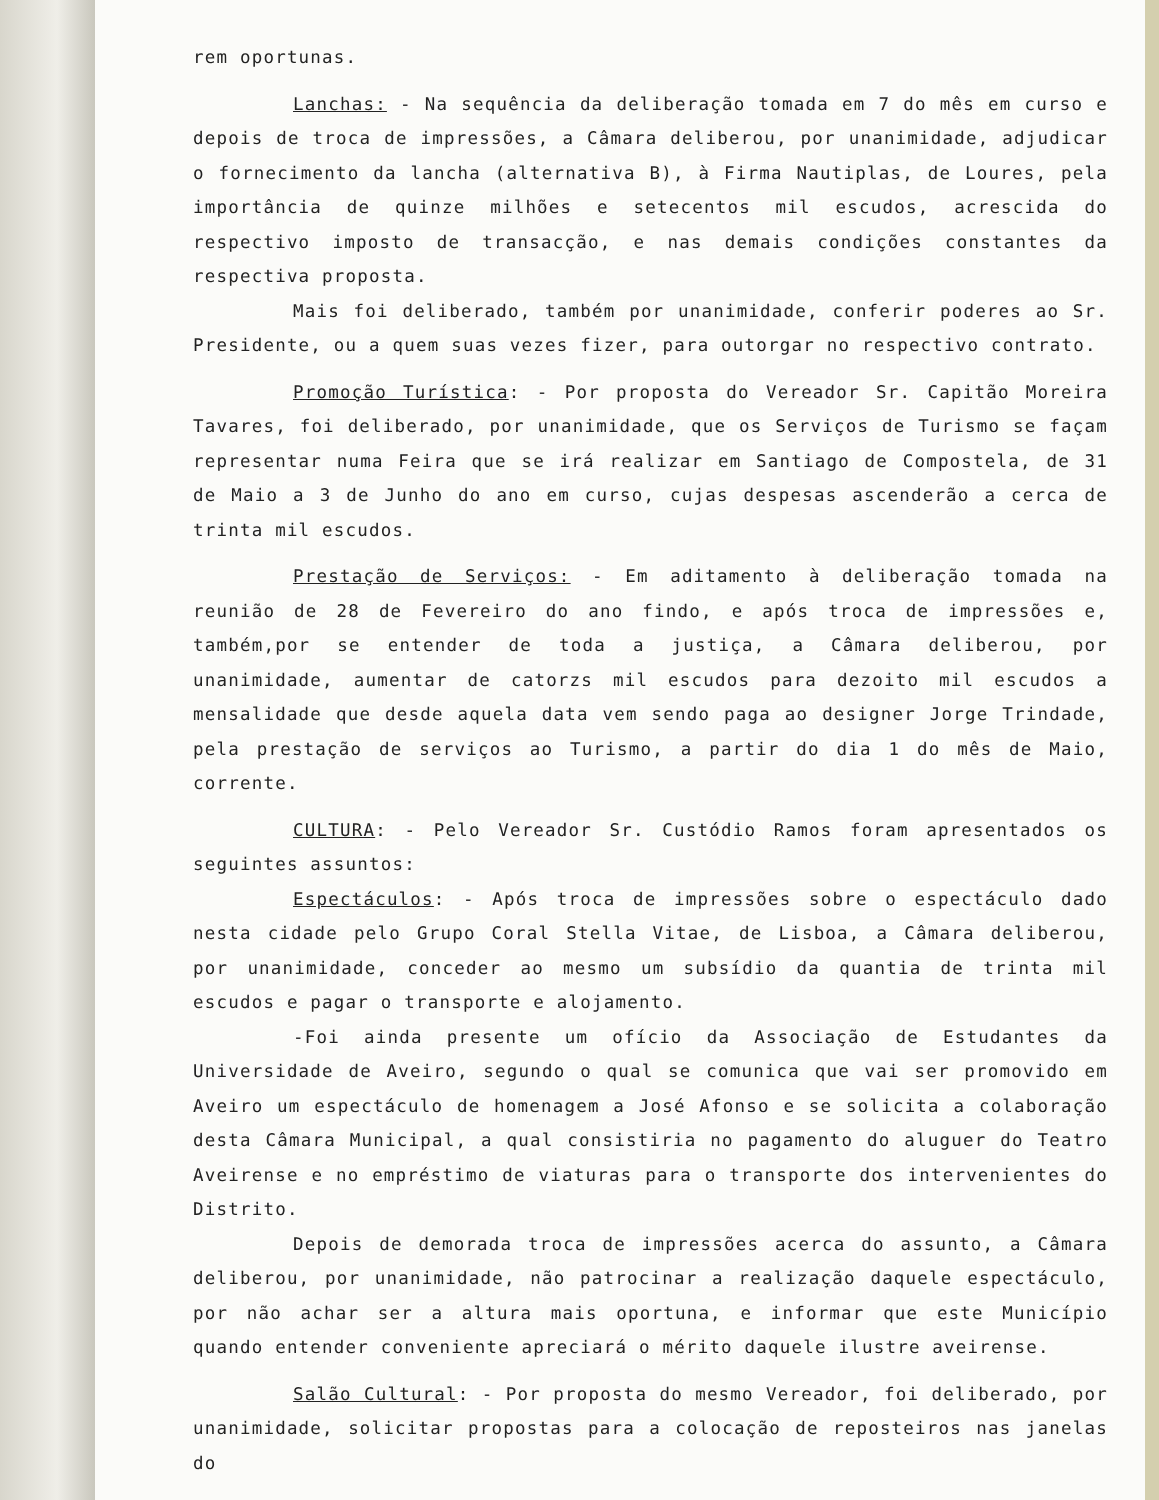rem oportunas.
Lanchas: - Na sequência da deliberação tomada em 7 do mês em curso e depois de troca de impressões, a Câmara deliberou, por unanimidade, adjudicar o fornecimento da lancha (alternativa B), à Firma Nautiplas, de Loures, pela importância de quinze milhões e setecentos mil escudos, acrescida do respectivo imposto de transacção, e nas demais condições constantes da respectiva proposta.
Mais foi deliberado, também por unanimidade, conferir poderes ao Sr. Presidente, ou a quem suas vezes fizer, para outorgar no respectivo contrato.
Promoção Turística: - Por proposta do Vereador Sr. Capitão Moreira Tavares, foi deliberado, por unanimidade, que os Serviços de Turismo se façam representar numa Feira que se irá realizar em Santiago de Compostela, de 31 de Maio a 3 de Junho do ano em curso, cujas despesas ascenderão a cerca de trinta mil escudos.
Prestação de Serviços: - Em aditamento à deliberação tomada na reunião de 28 de Fevereiro do ano findo, e após troca de impressões e, também,por se entender de toda a justiça, a Câmara deliberou, por unanimidade, aumentar de catorzs mil escudos para dezoito mil escudos a mensalidade que desde aquela data vem sendo paga ao designer Jorge Trindade, pela prestação de serviços ao Turismo, a partir do dia 1 do mês de Maio, corrente.
CULTURA: - Pelo Vereador Sr. Custódio Ramos foram apresentados os seguintes assuntos:
Espectáculos: - Após troca de impressões sobre o espectáculo dado nesta cidade pelo Grupo Coral Stella Vitae, de Lisboa, a Câmara deliberou, por unanimidade, conceder ao mesmo um subsídio da quantia de trinta mil escudos e pagar o transporte e alojamento.
-Foi ainda presente um ofício da Associação de Estudantes da Universidade de Aveiro, segundo o qual se comunica que vai ser promovido em Aveiro um espectáculo de homenagem a José Afonso e se solicita a colaboração desta Câmara Municipal, a qual consistiria no pagamento do aluguer do Teatro Aveirense e no empréstimo de viaturas para o transporte dos intervenientes do Distrito.
Depois de demorada troca de impressões acerca do assunto, a Câmara deliberou, por unanimidade, não patrocinar a realização daquele espectáculo, por não achar ser a altura mais oportuna, e informar que este Município quando entender conveniente apreciará o mérito daquele ilustre aveirense.
Salão Cultural: - Por proposta do mesmo Vereador, foi deliberado, por unanimidade, solicitar propostas para a colocação de reposteiros nas janelas do